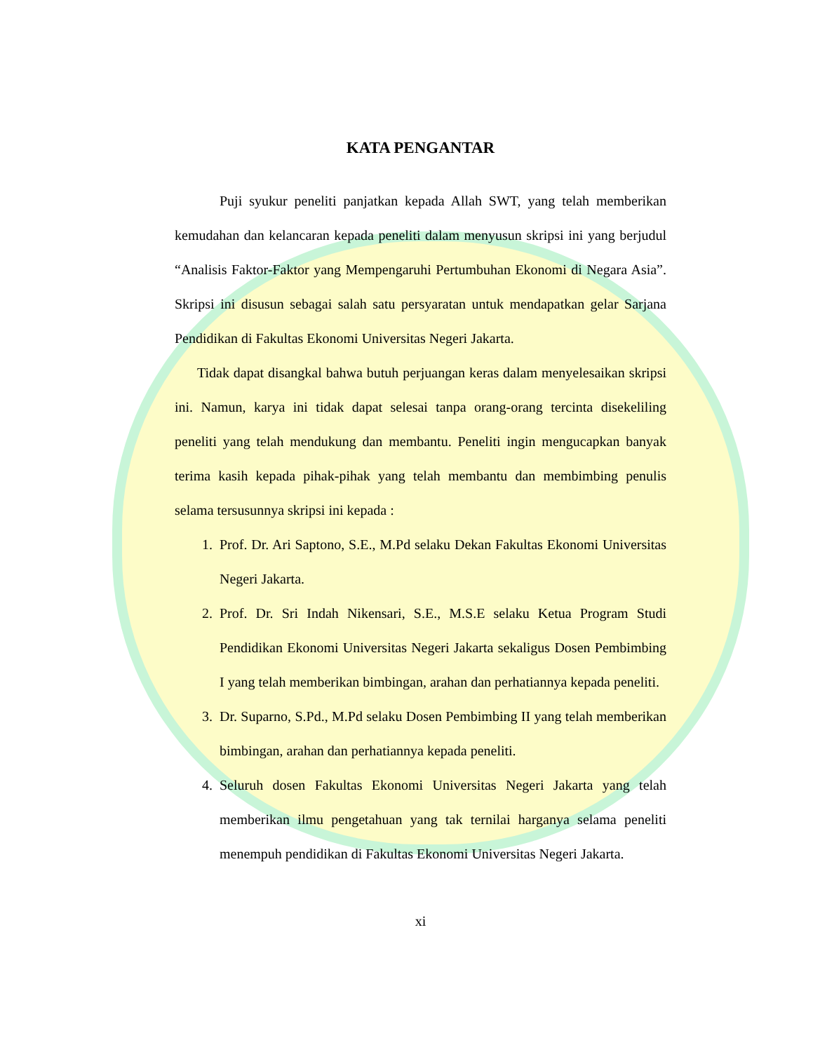KATA PENGANTAR
Puji syukur peneliti panjatkan kepada Allah SWT, yang telah memberikan kemudahan dan kelancaran kepada peneliti dalam menyusun skripsi ini yang berjudul “Analisis Faktor-Faktor yang Mempengaruhi Pertumbuhan Ekonomi di Negara Asia”. Skripsi ini disusun sebagai salah satu persyaratan untuk mendapatkan gelar Sarjana Pendidikan di Fakultas Ekonomi Universitas Negeri Jakarta.
Tidak dapat disangkal bahwa butuh perjuangan keras dalam menyelesaikan skripsi ini. Namun, karya ini tidak dapat selesai tanpa orang-orang tercinta disekeliling peneliti yang telah mendukung dan membantu. Peneliti ingin mengucapkan banyak terima kasih kepada pihak-pihak yang telah membantu dan membimbing penulis selama tersusunnya skripsi ini kepada :
1. Prof. Dr. Ari Saptono, S.E., M.Pd selaku Dekan Fakultas Ekonomi Universitas Negeri Jakarta.
2. Prof. Dr. Sri Indah Nikensari, S.E., M.S.E selaku Ketua Program Studi Pendidikan Ekonomi Universitas Negeri Jakarta sekaligus Dosen Pembimbing I yang telah memberikan bimbingan, arahan dan perhatiannya kepada peneliti.
3. Dr. Suparno, S.Pd., M.Pd selaku Dosen Pembimbing II yang telah memberikan bimbingan, arahan dan perhatiannya kepada peneliti.
4. Seluruh dosen Fakultas Ekonomi Universitas Negeri Jakarta yang telah memberikan ilmu pengetahuan yang tak ternilai harganya selama peneliti menempuh pendidikan di Fakultas Ekonomi Universitas Negeri Jakarta.
xi